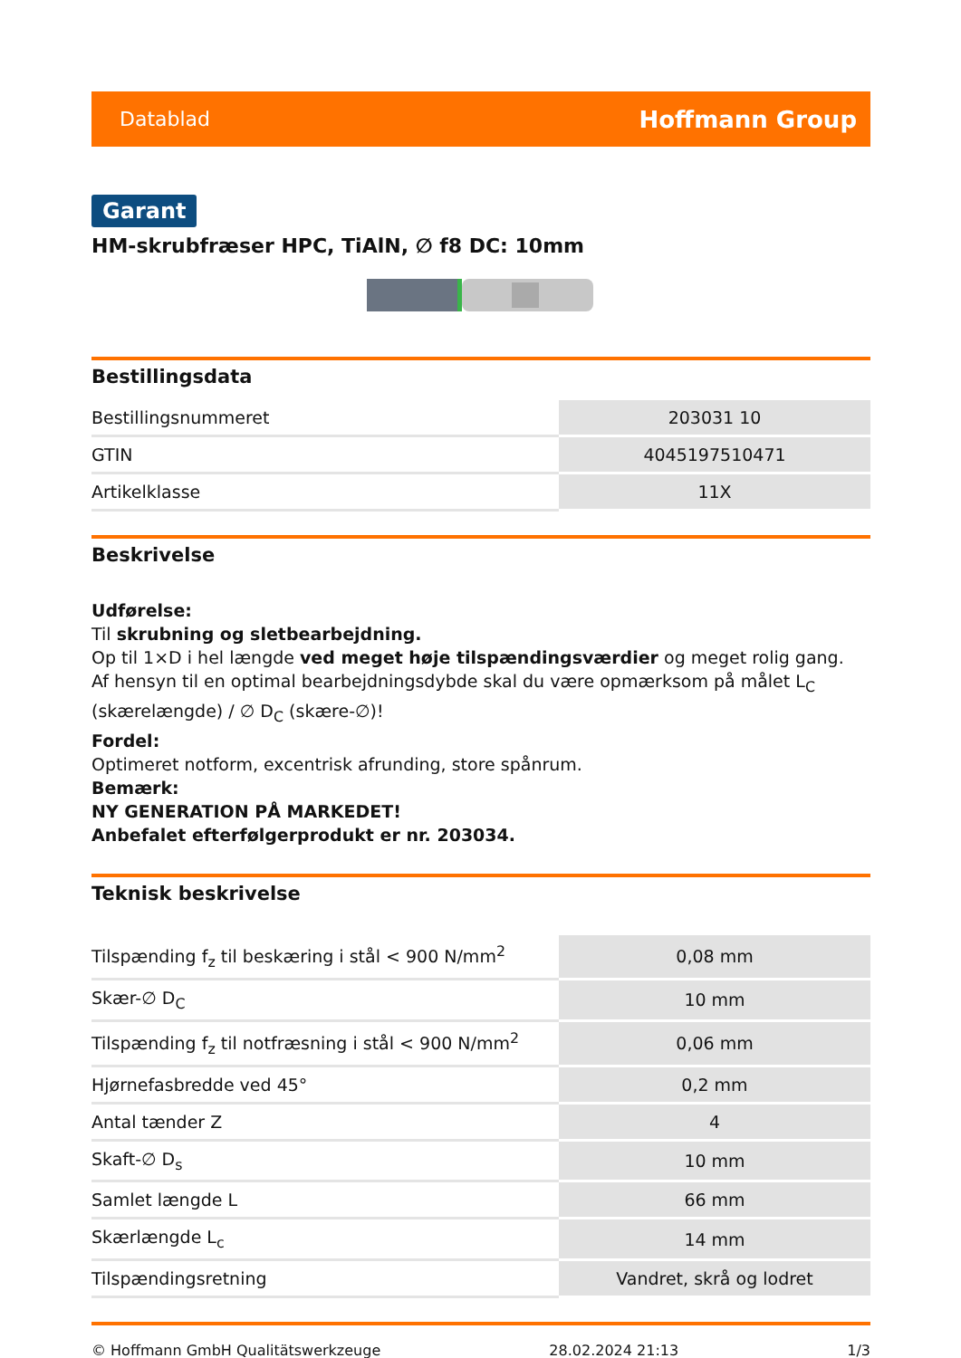Datablad Hoffmann Group
Garant
HM-skrubfræser HPC, TiAlN, ∅ f8 DC: 10mm
Bestillingsdata
| Bestillingsnummeret | 203031 10 |
| GTIN | 4045197510471 |
| Artikelklasse | 11X |
Beskrivelse
Udførelse:
Til skrubning og sletbearbejdning.
Op til 1×D i hel længde ved meget høje tilspændingsværdier og meget rolig gang.
Af hensyn til en optimal bearbejdningsdybde skal du være opmærksom på målet L<sub>C</sub> (skærelængde) / ∅ D<sub>C</sub> (skære-∅)!
Fordel:
Optimeret notform, excentrisk afrunding, store spånrum.
Bemærk:
NY GENERATION PÅ MARKEDET!
Anbefalet efterfølgerprodukt er nr. 203034.
Teknisk beskrivelse
| Tilspænding f<sub>z</sub> til beskæring i stål < 900 N/mm<sup>2</sup> | 0,08 mm |
| Skær-∅ D<sub>C</sub> | 10 mm |
| Tilspænding f<sub>z</sub> til notfræsning i stål < 900 N/mm<sup>2</sup> | 0,06 mm |
| Hjørnefasbredde ved 45° | 0,2 mm |
| Antal tænder Z | 4 |
| Skaft-∅ D<sub>s</sub> | 10 mm |
| Samlet længde L | 66 mm |
| Skærlængde L<sub>c</sub> | 14 mm |
| Tilspændingsretning | Vandret, skrå og lodret |
© Hoffmann GmbH Qualitätswerkzeuge 28.02.2024 21:13 1/3